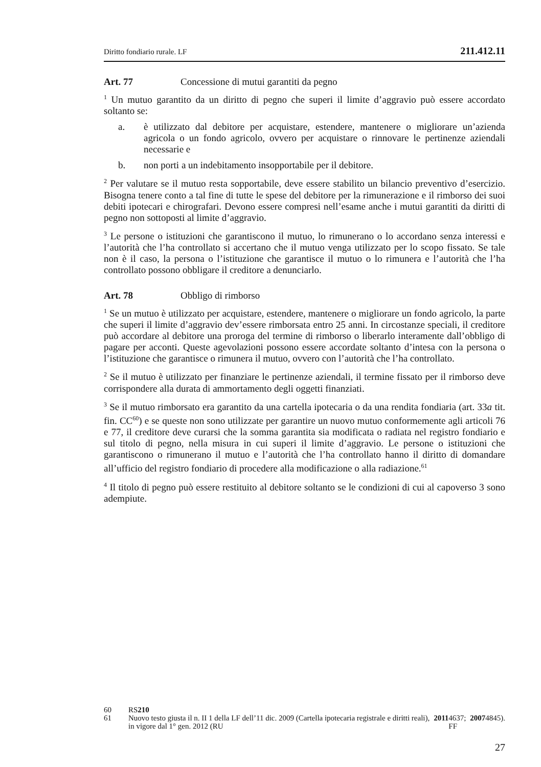Diritto fondiario rurale. LF 211.412.11
Art. 77 Concessione di mutui garantiti da pegno
<sup>1</sup> Un mutuo garantito da un diritto di pegno che superi il limite d’aggravio può essere accordato soltanto se:
a. è utilizzato dal debitore per acquistare, estendere, mantenere o migliorare un’azienda agricola o un fondo agricolo, ovvero per acquistare o rinnovare le pertinenze aziendali necessarie e
b. non porti a un indebitamento insopportabile per il debitore.
<sup>2</sup> Per valutare se il mutuo resta sopportabile, deve essere stabilito un bilancio preventivo d’esercizio. Bisogna tenere conto a tal fine di tutte le spese del debitore per la rimunerazione e il rimborso dei suoi debiti ipotecari e chirografari. Devono essere compresi nell’esame anche i mutui garantiti da diritti di pegno non sottoposti al limite d’aggravio.
<sup>3</sup> Le persone o istituzioni che garantiscono il mutuo, lo rimunerano o lo accordano senza interessi e l’autorità che l’ha controllato si accertano che il mutuo venga utilizzato per lo scopo fissato. Se tale non è il caso, la persona o l’istituzione che garantisce il mutuo o lo rimunera e l’autorità che l’ha controllato possono obbligare il creditore a denunciarlo.
Art. 78 Obbligo di rimborso
<sup>1</sup> Se un mutuo è utilizzato per acquistare, estendere, mantenere o migliorare un fondo agricolo, la parte che superi il limite d’aggravio dev’essere rimborsata entro 25 anni. In circostanze speciali, il creditore può accordare al debitore una proroga del termine di rimborso o liberarlo interamente dall’obbligo di pagare per acconti. Queste agevolazioni possono essere accordate soltanto d’intesa con la persona o l’istituzione che garantisce o rimunera il mutuo, ovvero con l’autorità che l’ha controllato.
<sup>2</sup> Se il mutuo è utilizzato per finanziare le pertinenze aziendali, il termine fissato per il rimborso deve corrispondere alla durata di ammortamento degli oggetti finanziati.
<sup>3</sup> Se il mutuo rimborsato era garantito da una cartella ipotecaria o da una rendita fondiaria (art. 33a tit. fin. CC<sup>60</sup>) e se queste non sono utilizzate per garantire un nuovo mutuo conformemente agli articoli 76 e 77, il creditore deve curarsi che la somma garantita sia modificata o radiata nel registro fondiario e sul titolo di pegno, nella misura in cui superi il limite d’aggravio. Le persone o istituzioni che garantiscono o rimunerano il mutuo e l’autorità che l’ha controllato hanno il diritto di domandare all’ufficio del registro fondiario di procedere alla modificazione o alla radiazione.<sup>61</sup>
<sup>4</sup> Il titolo di pegno può essere restituito al debitore soltanto se le condizioni di cui al capoverso 3 sono adempiute.
60 RS 210
61 Nuovo testo giusta il n. II 1 della LF dell’11 dic. 2009 (Cartella ipotecaria registrale e diritti reali), in vigore dal 1° gen. 2012 (RU 2011 4637; FF 2007 4845).
27